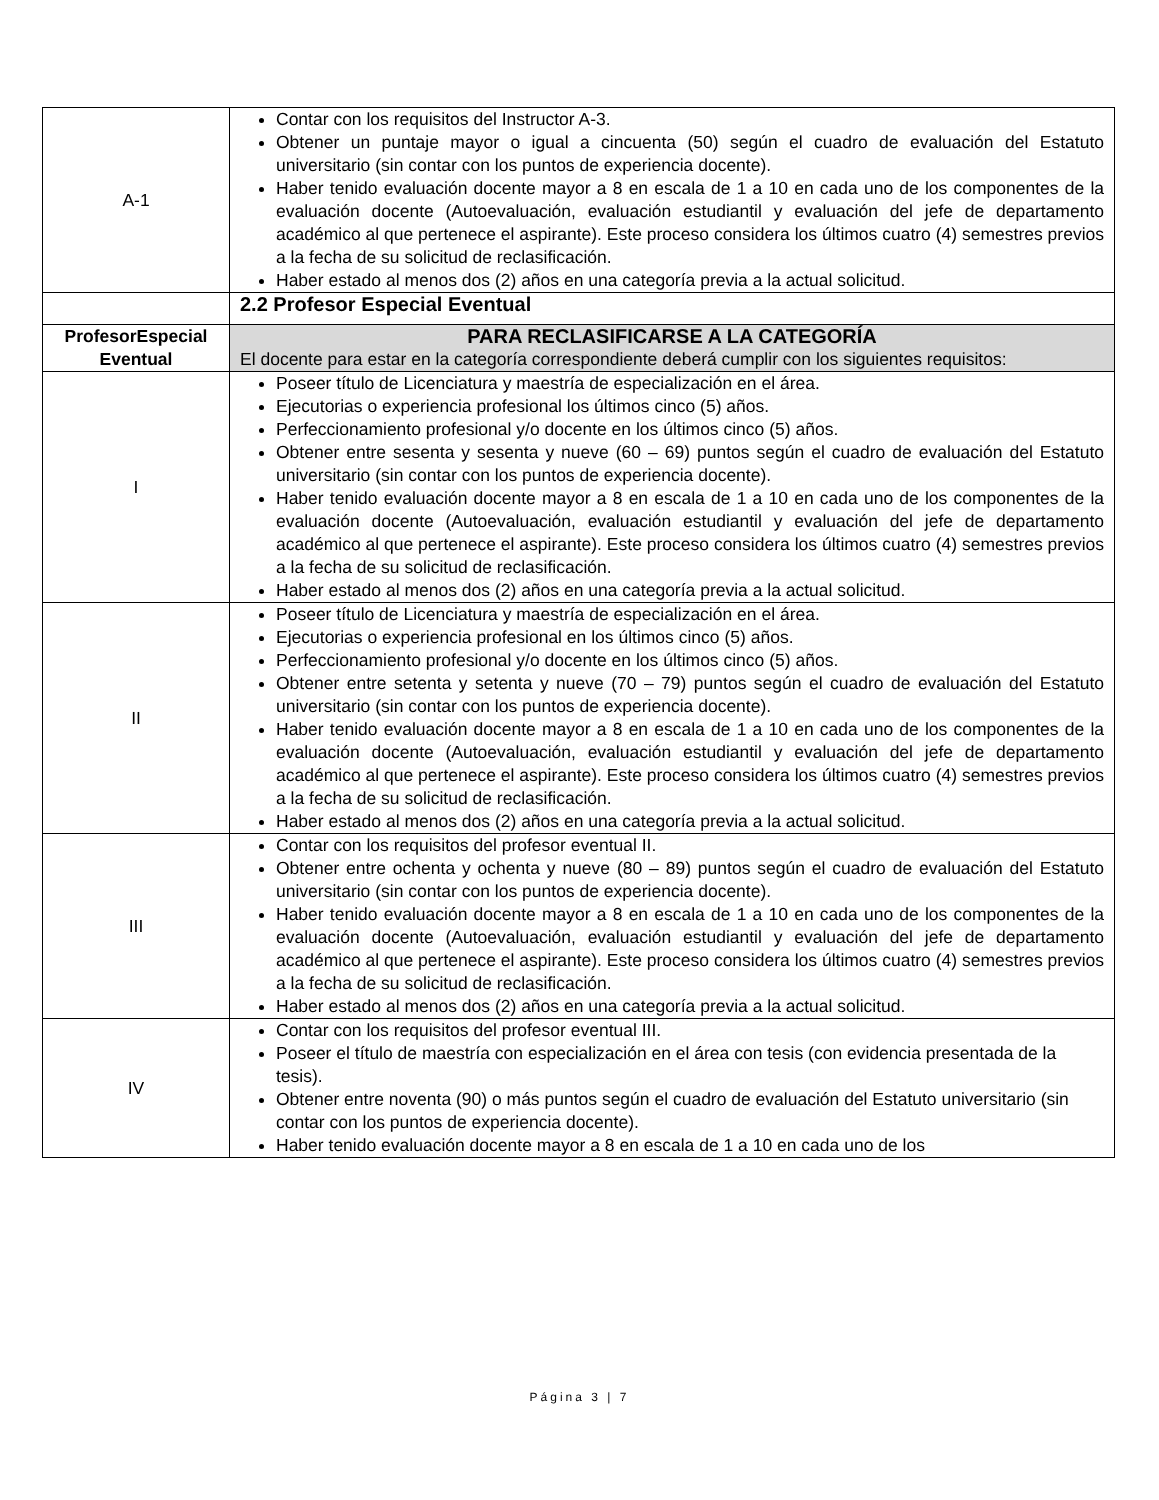| A-1 | Contar con los requisitos del Instructor A-3. Obtener un puntaje mayor o igual a cincuenta (50) según el cuadro de evaluación del Estatuto universitario (sin contar con los puntos de experiencia docente). Haber tenido evaluación docente mayor a 8 en escala de 1 a 10 en cada uno de los componentes de la evaluación docente (Autoevaluación, evaluación estudiantil y evaluación del jefe de departamento académico al que pertenece el aspirante). Este proceso considera los últimos cuatro (4) semestres previos a la fecha de su solicitud de reclasificación. Haber estado al menos dos (2) años en una categoría previa a la actual solicitud. |
| | 2.2 Profesor Especial Eventual |
| ProfesorEspecial Eventual | PARA RECLASIFICARSE A LA CATEGORÍA El docente para estar en la categoría correspondiente deberá cumplir con los siguientes requisitos: |
| I | Poseer título de Licenciatura y maestría de especialización en el área. Ejecutorias o experiencia profesional los últimos cinco (5) años. Perfeccionamiento profesional y/o docente en los últimos cinco (5) años. Obtener entre sesenta y sesenta y nueve (60 – 69) puntos según el cuadro de evaluación del Estatuto universitario (sin contar con los puntos de experiencia docente). Haber tenido evaluación docente mayor a 8 en escala de 1 a 10 en cada uno de los componentes de la evaluación docente (Autoevaluación, evaluación estudiantil y evaluación del jefe de departamento académico al que pertenece el aspirante). Este proceso considera los últimos cuatro (4) semestres previos a la fecha de su solicitud de reclasificación. Haber estado al menos dos (2) años en una categoría previa a la actual solicitud. |
| II | Poseer título de Licenciatura y maestría de especialización en el área. Ejecutorias o experiencia profesional en los últimos cinco (5) años. Perfeccionamiento profesional y/o docente en los últimos cinco (5) años. Obtener entre setenta y setenta y nueve (70 – 79) puntos según el cuadro de evaluación del Estatuto universitario (sin contar con los puntos de experiencia docente). Haber tenido evaluación docente mayor a 8 en escala de 1 a 10 en cada uno de los componentes de la evaluación docente (Autoevaluación, evaluación estudiantil y evaluación del jefe de departamento académico al que pertenece el aspirante). Este proceso considera los últimos cuatro (4) semestres previos a la fecha de su solicitud de reclasificación. Haber estado al menos dos (2) años en una categoría previa a la actual solicitud. |
| III | Contar con los requisitos del profesor eventual II. Obtener entre ochenta y ochenta y nueve (80 – 89) puntos según el cuadro de evaluación del Estatuto universitario (sin contar con los puntos de experiencia docente). Haber tenido evaluación docente mayor a 8 en escala de 1 a 10 en cada uno de los componentes de la evaluación docente (Autoevaluación, evaluación estudiantil y evaluación del jefe de departamento académico al que pertenece el aspirante). Este proceso considera los últimos cuatro (4) semestres previos a la fecha de su solicitud de reclasificación. Haber estado al menos dos (2) años en una categoría previa a la actual solicitud. |
| IV | Contar con los requisitos del profesor eventual III. Poseer el título de maestría con especialización en el área con tesis (con evidencia presentada de la tesis). Obtener entre noventa (90) o más puntos según el cuadro de evaluación del Estatuto universitario (sin contar con los puntos de experiencia docente). Haber tenido evaluación docente mayor a 8 en escala de 1 a 10 en cada uno de los |
Página 3 | 7